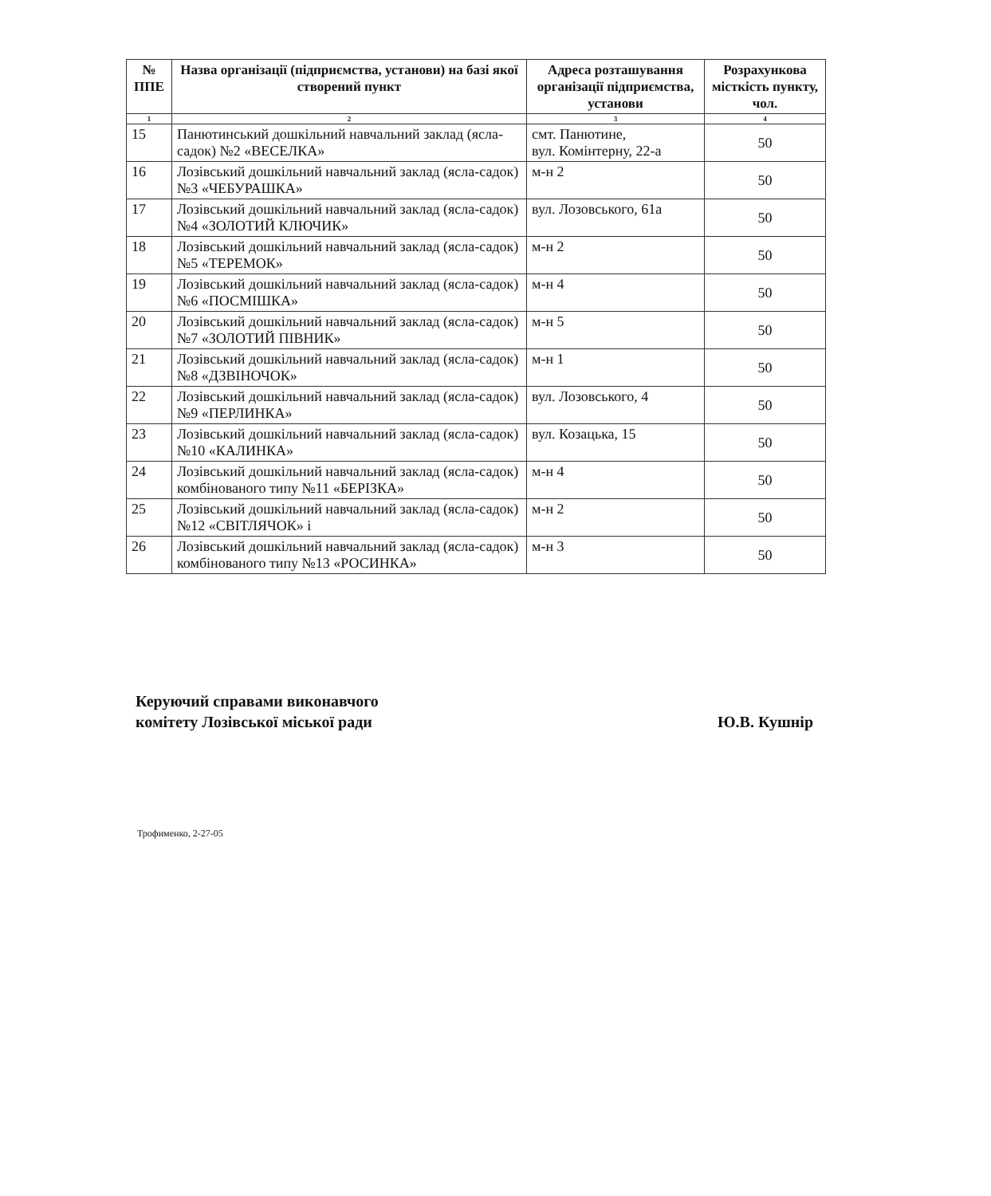| № ППЕ | Назва організації (підприємства, установи) на базі якої створений пункт | Адреса розташування організації підприємства, установи | Розрахункова місткість пункту, чол. |
| --- | --- | --- | --- |
| 1 | 2 | 3 | 4 |
| 15 | Панютинський дошкільний навчальний заклад (ясла-садок) №2 «ВЕСЕЛКА» | смт. Панютине, вул. Комінтерну, 22-а | 50 |
| 16 | Лозівський дошкільний навчальний заклад (ясла-садок) №3 «ЧЕБУРАШКА» | м-н 2 | 50 |
| 17 | Лозівський дошкільний навчальний заклад (ясла-садок) №4 «ЗОЛОТИЙ КЛЮЧИК» | вул. Лозовського, 61а | 50 |
| 18 | Лозівський дошкільний навчальний заклад (ясла-садок) №5 «ТЕРЕМОК» | м-н 2 | 50 |
| 19 | Лозівський дошкільний навчальний заклад (ясла-садок) №6 «ПОСМІШКА» | м-н 4 | 50 |
| 20 | Лозівський дошкільний навчальний заклад (ясла-садок) №7 «ЗОЛОТИЙ ПІВНИК» | м-н 5 | 50 |
| 21 | Лозівський дошкільний навчальний заклад (ясла-садок) №8 «ДЗВІНОЧОК» | м-н 1 | 50 |
| 22 | Лозівський дошкільний навчальний заклад (ясла-садок) №9 «ПЕРЛИНКА» | вул. Лозовського, 4 | 50 |
| 23 | Лозівський дошкільний навчальний заклад (ясла-садок) №10 «КАЛИНКА» | вул. Козацька, 15 | 50 |
| 24 | Лозівський дошкільний навчальний заклад (ясла-садок) комбінованого типу №11 «БЕРІЗКА» | м-н 4 | 50 |
| 25 | Лозівський дошкільний навчальний заклад (ясла-садок) №12 «СВІТЛЯЧОК» і | м-н 2 | 50 |
| 26 | Лозівський дошкільний навчальний заклад (ясла-садок) комбінованого типу №13 «РОСИНКА» | м-н 3 | 50 |
Керуючий справами виконавчого
комітету Лозівської міської ради
Ю.В. Кушнір
Трофименко, 2-27-05